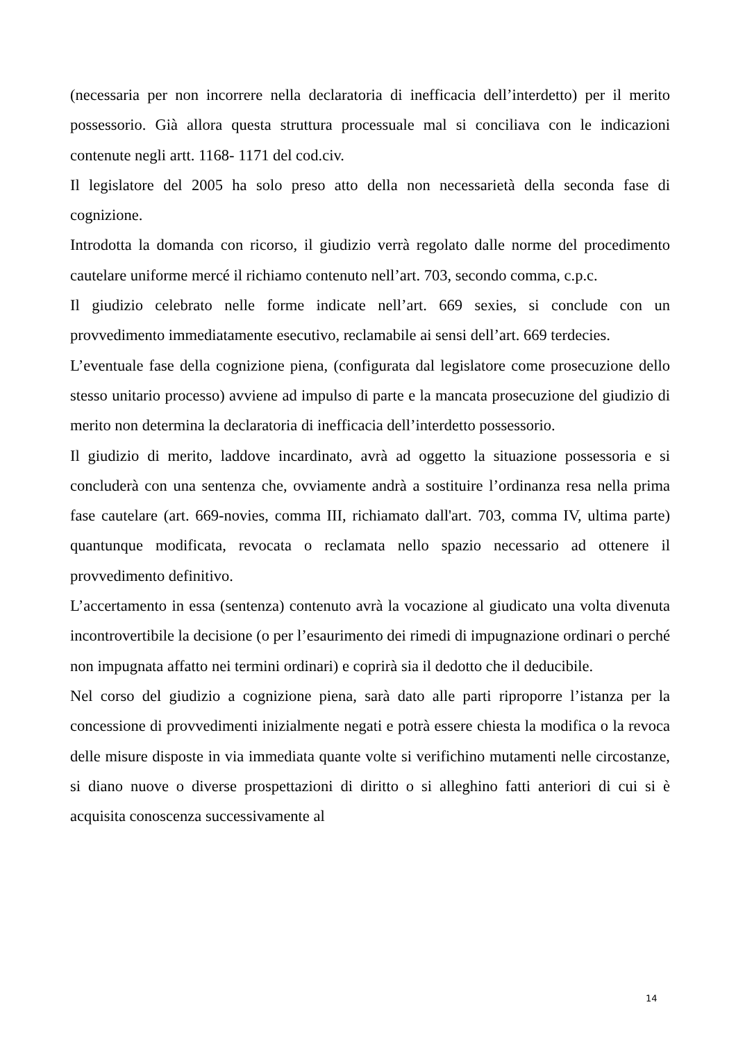(necessaria per non incorrere nella declaratoria di inefficacia dell’interdetto) per il merito possessorio. Già allora questa struttura processuale mal si conciliava con le indicazioni contenute negli artt. 1168- 1171 del cod.civ.
Il legislatore del 2005 ha solo preso atto della non necessarietà della seconda fase di cognizione.
Introdotta la domanda con ricorso, il giudizio verrà regolato dalle norme del procedimento cautelare uniforme mercé il richiamo contenuto nell’art. 703, secondo comma, c.p.c.
Il giudizio celebrato nelle forme indicate nell’art. 669 sexies, si conclude con un provvedimento immediatamente esecutivo, reclamabile ai sensi dell’art. 669 terdecies.
L’eventuale fase della cognizione piena, (configurata dal legislatore come prosecuzione dello stesso unitario processo) avviene ad impulso di parte e la mancata prosecuzione del giudizio di merito non determina la declaratoria di inefficacia dell’interdetto possessorio.
Il giudizio di merito, laddove incardinato, avrà ad oggetto la situazione possessoria e si concluderà con una sentenza che, ovviamente andrà a sostituire l’ordinanza resa nella prima fase cautelare (art. 669-novies, comma III, richiamato dall'art. 703, comma IV, ultima parte) quantunque modificata, revocata o reclamata nello spazio necessario ad ottenere il provvedimento definitivo.
L’accertamento in essa (sentenza) contenuto avrà la vocazione al giudicato una volta divenuta incontrovertibile la decisione (o per l’esaurimento dei rimedi di impugnazione ordinari o perché non impugnata affatto nei termini ordinari) e coprirà sia il dedotto che il deducibile.
Nel corso del giudizio a cognizione piena, sarà dato alle parti riproporre l’istanza per la concessione di provvedimenti inizialmente negati e potrà essere chiesta la modifica o la revoca delle misure disposte in via immediata quante volte si verifichino mutamenti nelle circostanze, si diano nuove o diverse prospettazioni di diritto o si alleghino fatti anteriori di cui si è acquisita conoscenza successivamente al
14